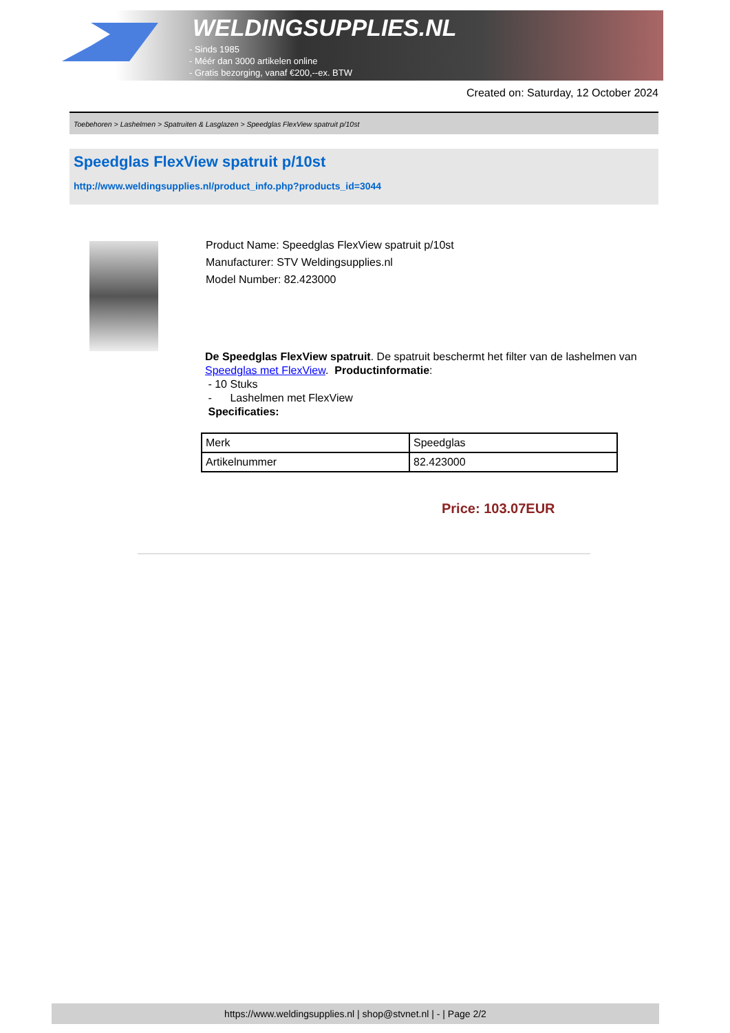WELDINGSUPPLIES.NL
- Sinds 1985
- Méér dan 3000 artikelen online
- Gratis bezorging, vanaf €200,--ex. BTW
Created on: Saturday, 12 October 2024
Toebehoren > Lashelmen > Spatruiten & Lasglazen > Speedglas FlexView spatruit p/10st
Speedglas FlexView spatruit p/10st
http://www.weldingsupplies.nl/product_info.php?products_id=3044
Product Name: Speedglas FlexView spatruit p/10st
Manufacturer: STV Weldingsupplies.nl
Model Number: 82.423000
De Speedglas FlexView spatruit. De spatruit beschermt het filter van de lashelmen van Speedglas met FlexView. Productinformatie:
- 10 Stuks
- Lashelmen met FlexView
Specificaties:
| Merk | Speedglas |
| Artikelnummer | 82.423000 |
Price: 103.07EUR
https://www.weldingsupplies.nl | shop@stvnet.nl | - | Page 2/2